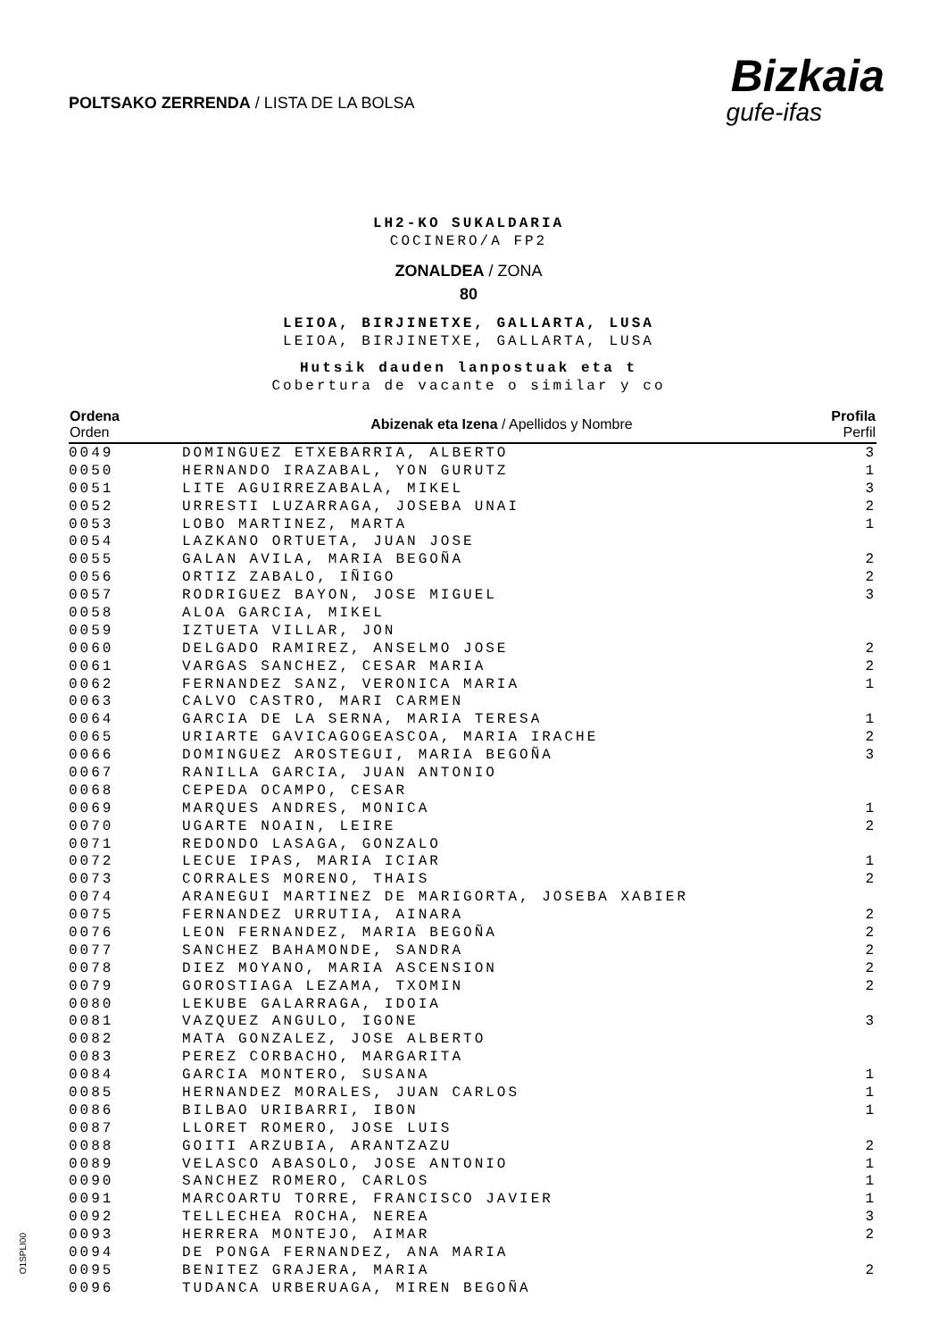POLTSAKO ZERRENDA / LISTA DE LA BOLSA
Bizkaia
gufe-ifas
LH2-KO SUKALDARIA
COCINERO/A FP2
ZONALDEA / ZONA
80
LEIOA, BIRJINETXE, GALLARTA, LUSA
LEIOA, BIRJINETXE, GALLARTA, LUSA
Hutsik dauden lanpostuak eta t
Cobertura de vacante o similar y co
| Ordena Orden | Abizenak eta Izena / Apellidos y Nombre | Profila Perfil |
| --- | --- | --- |
| 0049 | DOMINGUEZ ETXEBARRIA, ALBERTO | 3 |
| 0050 | HERNANDO IRAZABAL, YON GURUTZ | 1 |
| 0051 | LITE AGUIRREZABALA, MIKEL | 3 |
| 0052 | URRESTI LUZARRAGA, JOSEBA UNAI | 2 |
| 0053 | LOBO MARTINEZ, MARTA | 1 |
| 0054 | LAZKANO ORTUETA, JUAN JOSE | |
| 0055 | GALAN AVILA, MARIA BEGOÑA | 2 |
| 0056 | ORTIZ ZABALO, IÑIGO | 2 |
| 0057 | RODRIGUEZ BAYON, JOSE MIGUEL | 3 |
| 0058 | ALOA GARCIA, MIKEL | |
| 0059 | IZTUETA VILLAR, JON | |
| 0060 | DELGADO RAMIREZ, ANSELMO JOSE | 2 |
| 0061 | VARGAS SANCHEZ, CESAR MARIA | 2 |
| 0062 | FERNANDEZ SANZ, VERONICA MARIA | 1 |
| 0063 | CALVO CASTRO, MARI CARMEN | |
| 0064 | GARCIA DE LA SERNA, MARIA TERESA | 1 |
| 0065 | URIARTE GAVICAGOGEASCOA, MARIA IRACHE | 2 |
| 0066 | DOMINGUEZ AROSTEGUI, MARIA BEGOÑA | 3 |
| 0067 | RANILLA GARCIA, JUAN ANTONIO | |
| 0068 | CEPEDA OCAMPO, CESAR | |
| 0069 | MARQUES ANDRES, MONICA | 1 |
| 0070 | UGARTE NOAIN, LEIRE | 2 |
| 0071 | REDONDO LASAGA, GONZALO | |
| 0072 | LECUE IPAS, MARIA ICIAR | 1 |
| 0073 | CORRALES MORENO, THAIS | 2 |
| 0074 | ARANEGUI MARTINEZ DE MARIGORTA, JOSEBA XABIER | |
| 0075 | FERNANDEZ URRUTIA, AINARA | 2 |
| 0076 | LEON FERNANDEZ, MARIA BEGOÑA | 2 |
| 0077 | SANCHEZ BAHAMONDE, SANDRA | 2 |
| 0078 | DIEZ MOYANO, MARIA ASCENSION | 2 |
| 0079 | GOROSTIAGA LEZAMA, TXOMIN | 2 |
| 0080 | LEKUBE GALARRAGA, IDOIA | |
| 0081 | VAZQUEZ ANGULO, IGONE | 3 |
| 0082 | MATA GONZALEZ, JOSE ALBERTO | |
| 0083 | PEREZ CORBACHO, MARGARITA | |
| 0084 | GARCIA MONTERO, SUSANA | 1 |
| 0085 | HERNANDEZ MORALES, JUAN CARLOS | 1 |
| 0086 | BILBAO URIBARRI, IBON | 1 |
| 0087 | LLORET ROMERO, JOSE LUIS | |
| 0088 | GOITI ARZUBIA, ARANTZAZU | 2 |
| 0089 | VELASCO ABASOLO, JOSE ANTONIO | 1 |
| 0090 | SANCHEZ ROMERO, CARLOS | 1 |
| 0091 | MARCOARTU TORRE, FRANCISCO JAVIER | 1 |
| 0092 | TELLECHEA ROCHA, NEREA | 3 |
| 0093 | HERRERA MONTEJO, AIMAR | 2 |
| 0094 | DE PONGA FERNANDEZ, ANA MARIA | |
| 0095 | BENITEZ GRAJERA, MARIA | 2 |
| 0096 | TUDANCA URBERUAGA, MIREN BEGOÑA | |
O1SPLI00